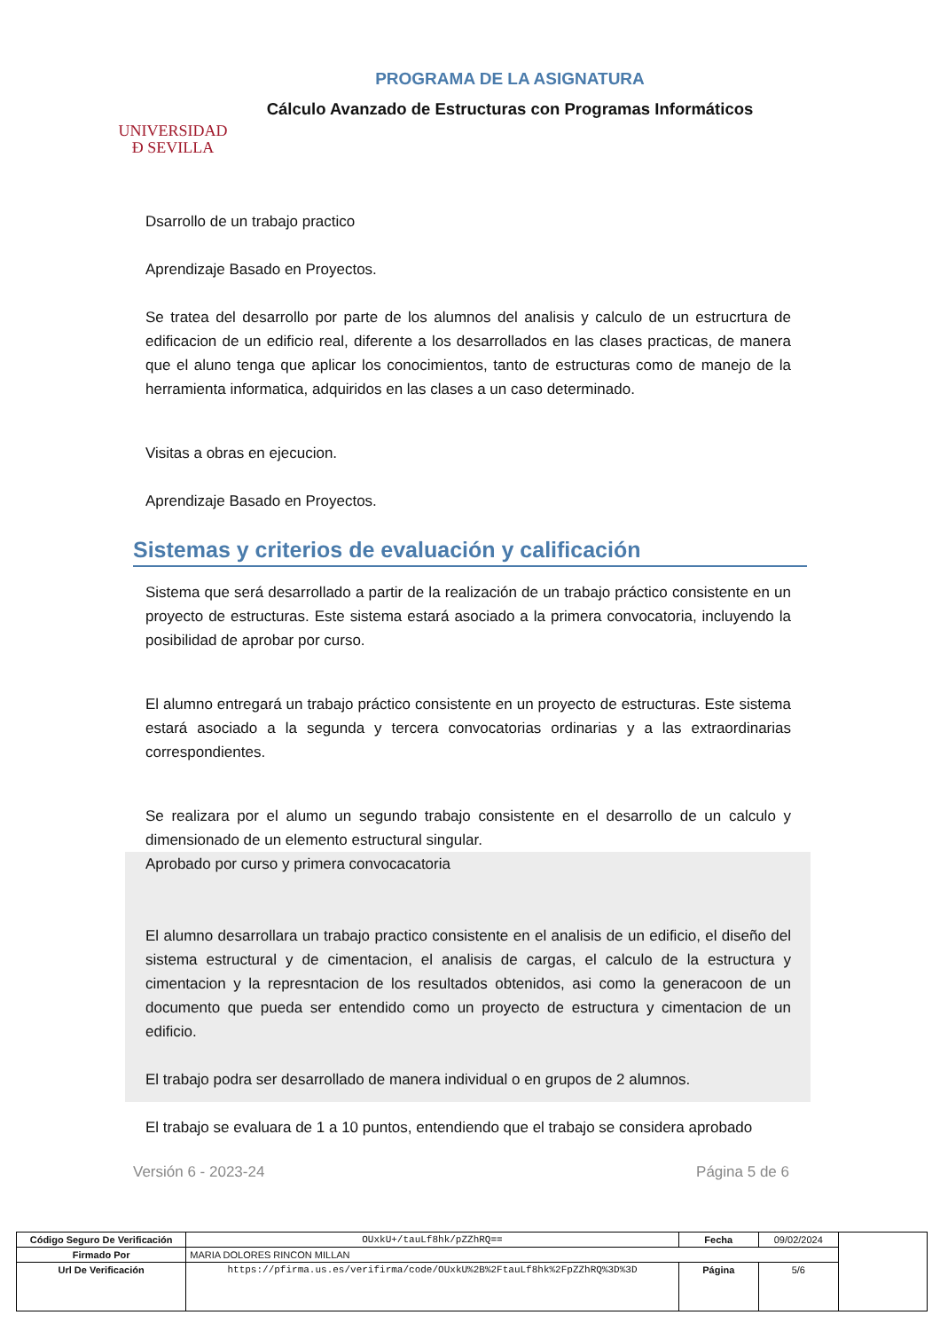UNIVERSIDAD
Ð SEVILLA
PROGRAMA DE LA ASIGNATURA
Cálculo Avanzado de Estructuras con Programas Informáticos
Dsarrollo de un trabajo practico
Aprendizaje Basado en Proyectos.
Se tratea del desarrollo por parte de los alumnos del analisis y calculo de un estrucrtura de edificacion de un edificio real, diferente a los desarrollados en las clases practicas, de manera que el aluno tenga que aplicar los conocimientos, tanto de estructuras como de manejo de la herramienta informatica, adquiridos en las clases a un caso determinado.
Visitas a obras en ejecucion.
Aprendizaje Basado en Proyectos.
Sistemas y criterios de evaluación y calificación
Sistema que será desarrollado a partir de la realización de un trabajo práctico consistente en un proyecto de estructuras. Este sistema estará asociado a la primera convocatoria, incluyendo la posibilidad de aprobar por curso.
El alumno entregará un trabajo práctico consistente en un proyecto de estructuras. Este sistema estará asociado a la segunda y tercera convocatorias ordinarias y a las extraordinarias correspondientes.
Se realizara por el alumo un segundo trabajo consistente en el desarrollo de un calculo y dimensionado de un elemento estructural singular.
Aprobado por curso y primera convocacatoria
El alumno desarrollara un trabajo practico consistente en el analisis de un edificio, el diseño del sistema estructural y de cimentacion, el analisis de cargas, el calculo de la estructura y cimentacion y la represntacion de los resultados obtenidos, asi como la generacoon de un documento que pueda ser entendido como un proyecto de estructura y cimentacion de un edificio.
El trabajo podra ser desarrollado de manera individual o en grupos de 2 alumnos.
El trabajo se evaluara de 1 a 10 puntos, entendiendo que el trabajo se considera aprobado
Versión 6 - 2023-24 Página 5 de 6
| Código Seguro De Verificación | OUxkU+/tauLf8hk/pZZhRQ== | Fecha | 09/02/2024 | |
| Firmado Por | MARIA DOLORES RINCON MILLAN | | | |
| Url De Verificación | https://pfirma.us.es/verifirma/code/OUxkU%2B%2FtauLf8hk%2FpZZhRQ%3D%3D | Página | 5/6 | |